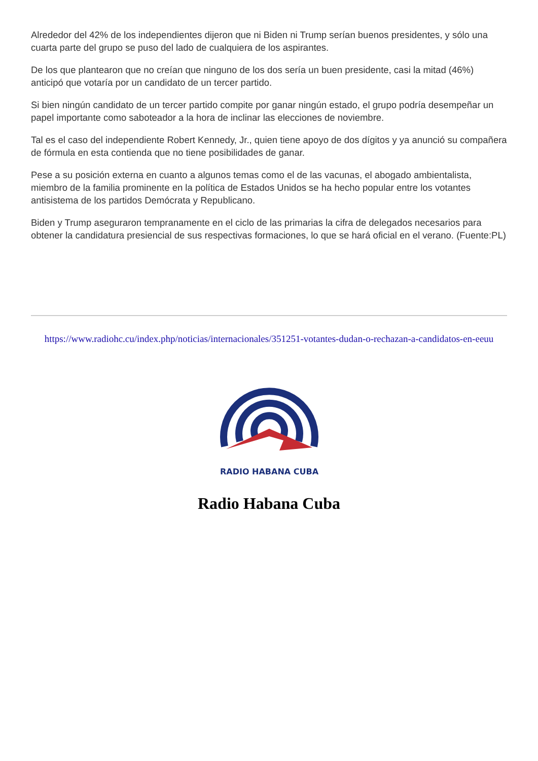Alrededor del 42% de los independientes dijeron que ni Biden ni Trump serían buenos presidentes, y sólo una cuarta parte del grupo se puso del lado de cualquiera de los aspirantes.
De los que plantearon que no creían que ninguno de los dos sería un buen presidente, casi la mitad (46%) anticipó que votaría por un candidato de un tercer partido.
Si bien ningún candidato de un tercer partido compite por ganar ningún estado, el grupo podría desempeñar un papel importante como saboteador a la hora de inclinar las elecciones de noviembre.
Tal es el caso del independiente Robert Kennedy, Jr., quien tiene apoyo de dos dígitos y ya anunció su compañera de fórmula en esta contienda que no tiene posibilidades de ganar.
Pese a su posición externa en cuanto a algunos temas como el de las vacunas, el abogado ambientalista, miembro de la familia prominente en la política de Estados Unidos se ha hecho popular entre los votantes antisistema de los partidos Demócrata y Republicano.
Biden y Trump aseguraron tempranamente en el ciclo de las primarias la cifra de delegados necesarios para obtener la candidatura presiencial de sus respectivas formaciones, lo que se hará oficial en el verano. (Fuente:PL)
https://www.radiohc.cu/index.php/noticias/internacionales/351251-votantes-dudan-o-rechazan-a-candidatos-en-eeuu
RADIO HABANA CUBA
Radio Habana Cuba